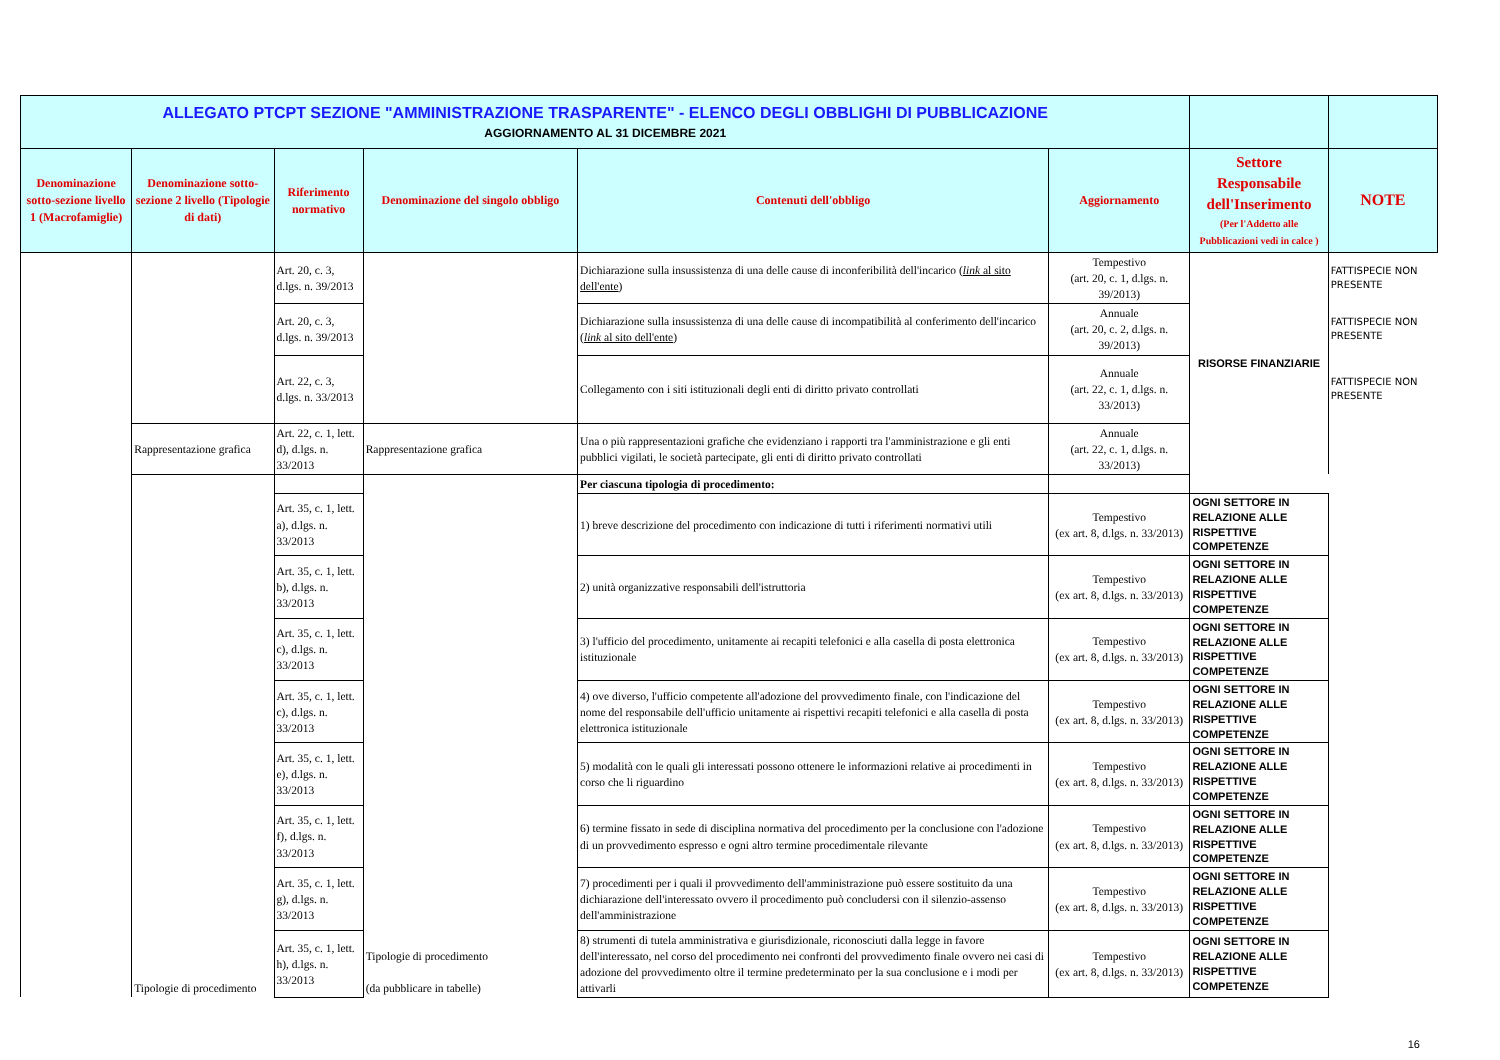| ALLEGATO PTCPT SEZIONE "AMMINISTRAZIONE TRASPARENTE" - ELENCO DEGLI OBBLIGHI DI PUBBLICAZIONE AGGIORNAMENTO AL 31 DICEMBRE 2021 | | | | | | | |
| Denominazione sotto-sezione livello 1 (Macrofamiglie) | Denominazione sotto-sezione 2 livello (Tipologie di dati) | Riferimento normativo | Denominazione del singolo obbligo | Contenuti dell'obbligo | Aggiornamento | Settore Responsabile dell'Inserimento (Per l'Addetto alle Pubblicazioni vedi in calce ) | NOTE |
| | | Art. 20, c. 3, d.lgs. n. 39/2013 | | Dichiarazione sulla insussistenza di una delle cause di inconferibilità dell'incarico ( link al sito dell'ente ) | Tempestivo (art. 20, c. 1, d.lgs. n. 39/2013) | RISORSE FINANZIARIE | FATTISPECIE NON PRESENTE |
| | | Art. 20, c. 3, d.lgs. n. 39/2013 | | Dichiarazione sulla insussistenza di una delle cause di incompatibilità al conferimento dell'incarico ( link al sito dell'ente ) | Annuale (art. 20, c. 2, d.lgs. n. 39/2013) | | FATTISPECIE NON PRESENTE |
| | | Art. 22, c. 3, d.lgs. n. 33/2013 | | Collegamento con i siti istituzionali degli enti di diritto privato controllati | Annuale (art. 22, c. 1, d.lgs. n. 33/2013) | | FATTISPECIE NON PRESENTE |
| | Rappresentazione grafica | Art. 22, c. 1, lett. d), d.lgs. n. 33/2013 | Rappresentazione grafica | Una o più rappresentazioni grafiche che evidenziano i rapporti tra l'amministrazione e gli enti pubblici vigilati, le società partecipate, gli enti di diritto privato controllati | Annuale (art. 22, c. 1, d.lgs. n. 33/2013) | | |
| | Tipologie di procedimento | | Tipologie di procedimento (da pubblicare in tabelle) | Per ciascuna tipologia di procedimento: | | | |
| | | Art. 35, c. 1, lett. a), d.lgs. n. 33/2013 | | 1) breve descrizione del procedimento con indicazione di tutti i riferimenti normativi utili | Tempestivo (ex art. 8, d.lgs. n. 33/2013) | OGNI SETTORE IN RELAZIONE ALLE RISPETTIVE COMPETENZE | |
| | | Art. 35, c. 1, lett. b), d.lgs. n. 33/2013 | | 2) unità organizzative responsabili dell'istruttoria | Tempestivo (ex art. 8, d.lgs. n. 33/2013) | OGNI SETTORE IN RELAZIONE ALLE RISPETTIVE COMPETENZE | |
| | | Art. 35, c. 1, lett. c), d.lgs. n. 33/2013 | | 3) l'ufficio del procedimento, unitamente ai recapiti telefonici e alla casella di posta elettronica istituzionale | Tempestivo (ex art. 8, d.lgs. n. 33/2013) | OGNI SETTORE IN RELAZIONE ALLE RISPETTIVE COMPETENZE | |
| | | Art. 35, c. 1, lett. c), d.lgs. n. 33/2013 | | 4) ove diverso, l'ufficio competente all'adozione del provvedimento finale, con l'indicazione del nome del responsabile dell'ufficio unitamente ai rispettivi recapiti telefonici e alla casella di posta elettronica istituzionale | Tempestivo (ex art. 8, d.lgs. n. 33/2013) | OGNI SETTORE IN RELAZIONE ALLE RISPETTIVE COMPETENZE | |
| | | Art. 35, c. 1, lett. e), d.lgs. n. 33/2013 | | 5) modalità con le quali gli interessati possono ottenere le informazioni relative ai procedimenti in corso che li riguardino | Tempestivo (ex art. 8, d.lgs. n. 33/2013) | OGNI SETTORE IN RELAZIONE ALLE RISPETTIVE COMPETENZE | |
| | | Art. 35, c. 1, lett. f), d.lgs. n. 33/2013 | | 6) termine fissato in sede di disciplina normativa del procedimento per la conclusione con l'adozione di un provvedimento espresso e ogni altro termine procedimentale rilevante | Tempestivo (ex art. 8, d.lgs. n. 33/2013) | OGNI SETTORE IN RELAZIONE ALLE RISPETTIVE COMPETENZE | |
| | | Art. 35, c. 1, lett. g), d.lgs. n. 33/2013 | | 7) procedimenti per i quali il provvedimento dell'amministrazione può essere sostituito da una dichiarazione dell'interessato ovvero il procedimento può concludersi con il silenzio-assenso dell'amministrazione | Tempestivo (ex art. 8, d.lgs. n. 33/2013) | OGNI SETTORE IN RELAZIONE ALLE RISPETTIVE COMPETENZE | |
| | | Art. 35, c. 1, lett. h), d.lgs. n. 33/2013 | | 8) strumenti di tutela amministrativa e giurisdizionale, riconosciuti dalla legge in favore dell'interessato, nel corso del procedimento nei confronti del provvedimento finale ovvero nei casi di adozione del provvedimento oltre il termine predeterminato per la sua conclusione e i modi per attivarli | Tempestivo (ex art. 8, d.lgs. n. 33/2013) | OGNI SETTORE IN RELAZIONE ALLE RISPETTIVE COMPETENZE | |
16